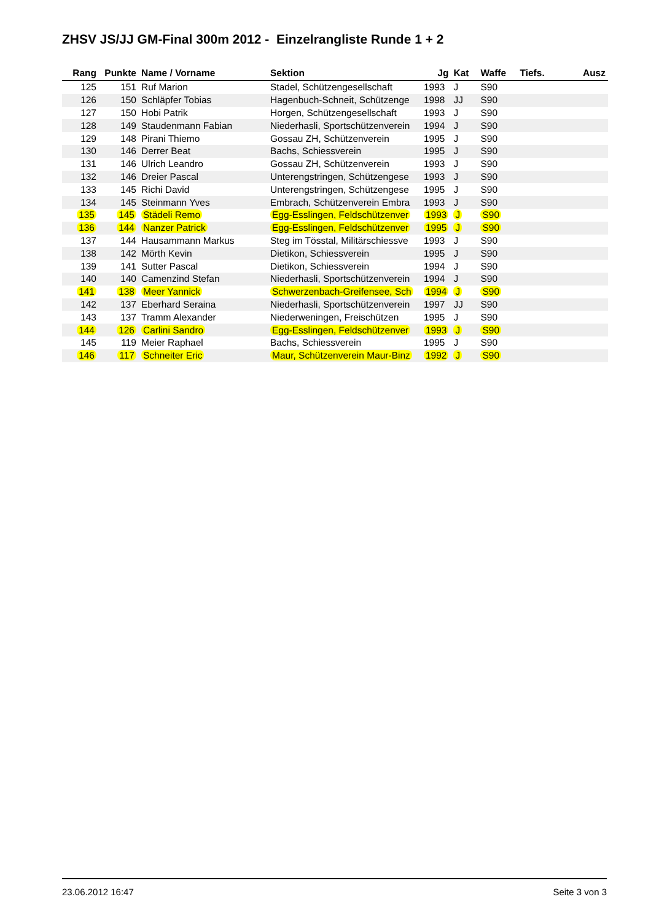ZHSV JS/JJ GM-Final 300m 2012 - Einzelrangliste Runde 1 + 2
| Rang | Punkte | Name / Vorname | Sektion | Jg | Kat | Waffe | Tiefs. | Ausz |
| --- | --- | --- | --- | --- | --- | --- | --- | --- |
| 125 | 151 | Ruf Marion | Stadel, Schützengesellschaft | 1993 | J | S90 | | |
| 126 | 150 | Schläpfer Tobias | Hagenbuch-Schneit, Schützenge | 1998 | JJ | S90 | | |
| 127 | 150 | Hobi Patrik | Horgen, Schützengesellschaft | 1993 | J | S90 | | |
| 128 | 149 | Staudenmann Fabian | Niederhasli, Sportschützenverein | 1994 | J | S90 | | |
| 129 | 148 | Pirani Thiemo | Gossau ZH, Schützenverein | 1995 | J | S90 | | |
| 130 | 146 | Derrer Beat | Bachs, Schiessverein | 1995 | J | S90 | | |
| 131 | 146 | Ulrich Leandro | Gossau ZH, Schützenverein | 1993 | J | S90 | | |
| 132 | 146 | Dreier Pascal | Unterengstringen, Schützengese | 1993 | J | S90 | | |
| 133 | 145 | Richi David | Unterengstringen, Schützengese | 1995 | J | S90 | | |
| 134 | 145 | Steinmann Yves | Embrach, Schützenverein Embra | 1993 | J | S90 | | |
| 135 | 145 | Städeli Remo | Egg-Esslingen, Feldschützenver | 1993 | J | S90 | | |
| 136 | 144 | Nanzer Patrick | Egg-Esslingen, Feldschützenver | 1995 | J | S90 | | |
| 137 | 144 | Hausammann Markus | Steg im Tösstal, Militärschiessve | 1993 | J | S90 | | |
| 138 | 142 | Mörth Kevin | Dietikon, Schiessverein | 1995 | J | S90 | | |
| 139 | 141 | Sutter Pascal | Dietikon, Schiessverein | 1994 | J | S90 | | |
| 140 | 140 | Camenzind Stefan | Niederhasli, Sportschützenverein | 1994 | J | S90 | | |
| 141 | 138 | Meer Yannick | Schwerzenbach-Greifensee, Sch | 1994 | J | S90 | | |
| 142 | 137 | Eberhard Seraina | Niederhasli, Sportschützenverein | 1997 | JJ | S90 | | |
| 143 | 137 | Tramm Alexander | Niederweningen, Freischützen | 1995 | J | S90 | | |
| 144 | 126 | Carlini Sandro | Egg-Esslingen, Feldschützenver | 1993 | J | S90 | | |
| 145 | 119 | Meier Raphael | Bachs, Schiessverein | 1995 | J | S90 | | |
| 146 | 117 | Schneiter Eric | Maur, Schützenverein Maur-Binz | 1992 | J | S90 | | |
23.06.2012 16:47 Seite 3 von 3